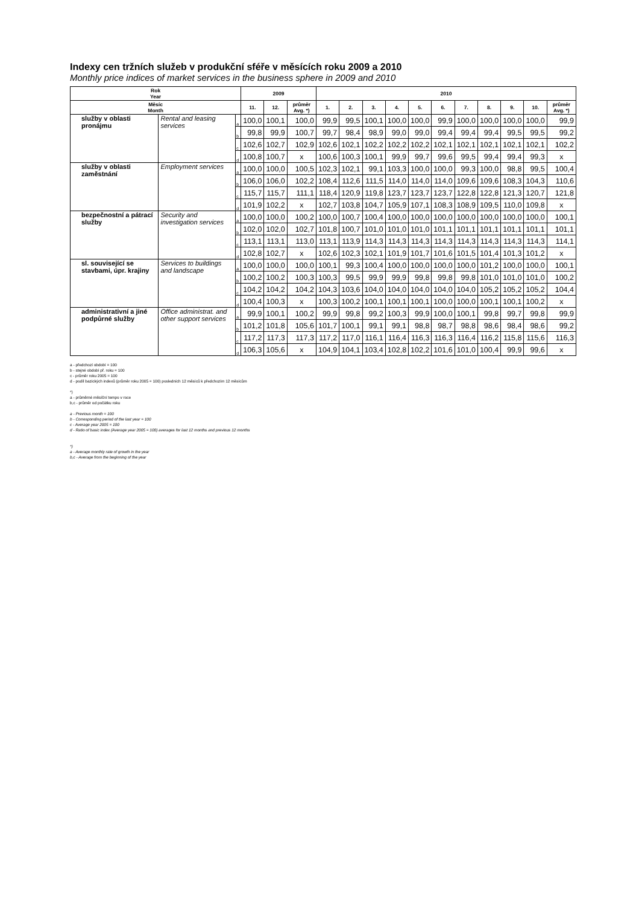Indexy cen tržních služeb v produkční sféře v měsících roku 2009 a 2010
Monthly price indices of market services in the business sphere in 2009 and 2010
| Rok Year | | | 2009 | | | 2010 | | | | | | | | | | |
| --- | --- | --- | --- | --- | --- | --- | --- | --- | --- | --- | --- | --- | --- | --- | --- | --- |
| Měsíc Month | | | 11. | 12. | průměr Avg. *) | 1. | 2. | 3. | 4. | 5. | 6. | 7. | 8. | 9. | 10. | průměr Avg. *) |
| služby v oblasti pronájmu | Rental and leasing services | a | 100,0 | 100,1 | 100,0 | 99,9 | 99,5 | 100,1 | 100,0 | 100,0 | 99,9 | 100,0 | 100,0 | 100,0 | 100,0 | 99,9 |
| | | b | 99,8 | 99,9 | 100,7 | 99,7 | 98,4 | 98,9 | 99,0 | 99,0 | 99,4 | 99,4 | 99,4 | 99,5 | 99,5 | 99,2 |
| | | c | 102,6 | 102,7 | 102,9 | 102,6 | 102,1 | 102,2 | 102,2 | 102,2 | 102,1 | 102,1 | 102,1 | 102,1 | 102,1 | 102,2 |
| | | d | 100,8 | 100,7 | x | 100,6 | 100,3 | 100,1 | 99,9 | 99,7 | 99,6 | 99,5 | 99,4 | 99,4 | 99,3 | x |
| služby v oblasti zaměstnání | Employment services | a | 100,0 | 100,0 | 100,5 | 102,3 | 102,1 | 99,1 | 103,3 | 100,0 | 100,0 | 99,3 | 100,0 | 98,8 | 99,5 | 100,4 |
| | | b | 106,0 | 106,0 | 102,2 | 108,4 | 112,6 | 111,5 | 114,0 | 114,0 | 114,0 | 109,6 | 109,6 | 108,3 | 104,3 | 110,6 |
| | | c | 115,7 | 115,7 | 111,1 | 118,4 | 120,9 | 119,8 | 123,7 | 123,7 | 123,7 | 122,8 | 122,8 | 121,3 | 120,7 | 121,8 |
| | | d | 101,9 | 102,2 | x | 102,7 | 103,8 | 104,7 | 105,9 | 107,1 | 108,3 | 108,9 | 109,5 | 110,0 | 109,8 | x |
| bezpečnostní a pátrací služby | Security and investigation services | a | 100,0 | 100,0 | 100,2 | 100,0 | 100,7 | 100,4 | 100,0 | 100,0 | 100,0 | 100,0 | 100,0 | 100,0 | 100,0 | 100,1 |
| | | b | 102,0 | 102,0 | 102,7 | 101,8 | 100,7 | 101,0 | 101,0 | 101,0 | 101,1 | 101,1 | 101,1 | 101,1 | 101,1 | 101,1 |
| | | c | 113,1 | 113,1 | 113,0 | 113,1 | 113,9 | 114,3 | 114,3 | 114,3 | 114,3 | 114,3 | 114,3 | 114,3 | 114,3 | 114,1 |
| | | d | 102,8 | 102,7 | x | 102,6 | 102,3 | 102,1 | 101,9 | 101,7 | 101,6 | 101,5 | 101,4 | 101,3 | 101,2 | x |
| sl. související se stavbami, úpr. krajiny | Services to buildings and landscape | a | 100,0 | 100,0 | 100,0 | 100,1 | 99,3 | 100,4 | 100,0 | 100,0 | 100,0 | 100,0 | 101,2 | 100,0 | 100,0 | 100,1 |
| | | b | 100,2 | 100,2 | 100,3 | 100,3 | 99,5 | 99,9 | 99,9 | 99,8 | 99,8 | 99,8 | 101,0 | 101,0 | 101,0 | 100,2 |
| | | c | 104,2 | 104,2 | 104,2 | 104,3 | 103,6 | 104,0 | 104,0 | 104,0 | 104,0 | 104,0 | 105,2 | 105,2 | 105,2 | 104,4 |
| | | d | 100,4 | 100,3 | x | 100,3 | 100,2 | 100,1 | 100,1 | 100,1 | 100,0 | 100,0 | 100,1 | 100,1 | 100,2 | x |
| administrativní a jiné podpůrné služby | Office administrat. and other support services | a | 99,9 | 100,1 | 100,2 | 99,9 | 99,8 | 99,2 | 100,3 | 99,9 | 100,0 | 100,1 | 99,8 | 99,7 | 99,8 | 99,9 |
| | | b | 101,2 | 101,8 | 105,6 | 101,7 | 100,1 | 99,1 | 99,1 | 98,8 | 98,7 | 98,8 | 98,6 | 98,4 | 98,6 | 99,2 |
| | | c | 117,2 | 117,3 | 117,3 | 117,2 | 117,0 | 116,1 | 116,4 | 116,3 | 116,3 | 116,4 | 116,2 | 115,8 | 115,6 | 116,3 |
| | | d | 106,3 | 105,6 | x | 104,9 | 104,1 | 103,4 | 102,8 | 102,2 | 101,6 | 101,0 | 100,4 | 99,9 | 99,6 | x |
a - předchozí období = 100
b - stejné období př. roku = 100
c - průměr roku 2005 = 100
d - podíl bazických indexů (průměr roku 2005 = 100) posledních 12 měsíců k předchozím 12 měsícům
*)
a - průměrné měsíční tempo v roce
b,c - průměr od počátku roku
a - Previous month = 100
b - Corresponding period of the last year = 100
c - Average year 2005 = 100
d - Ratio of basic index (Average year 2005 = 100) averages for last 12 months and previous 12 months
*)
a - Average monthly rate of growth in the year
b,c - Average from the beginning of the year